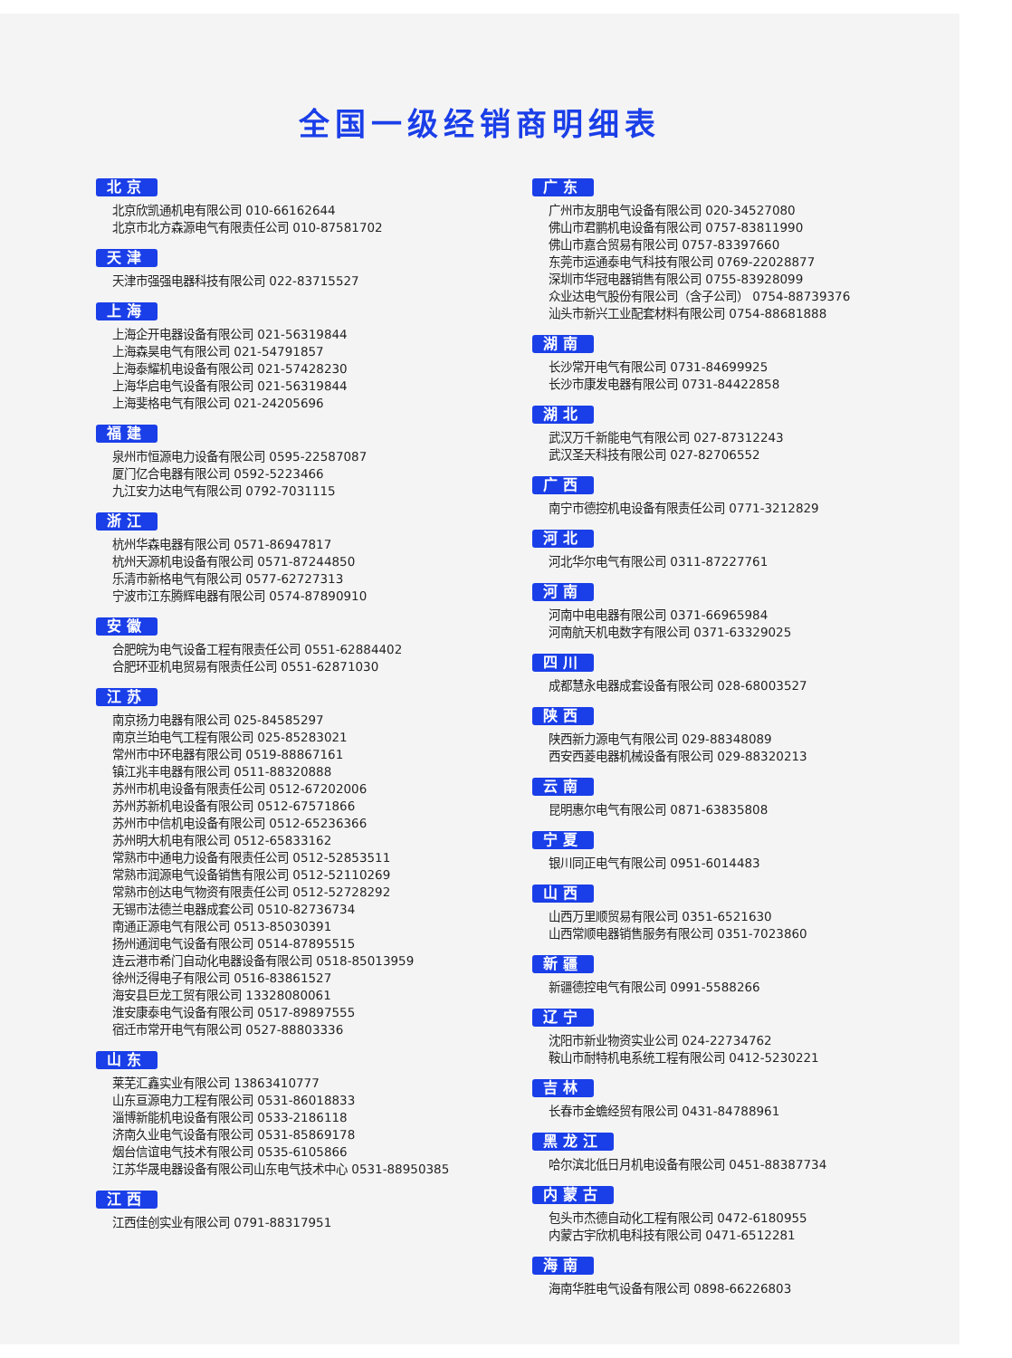全国一级经销商明细表
北京
北京欣凯通机电有限公司 010-66162644
北京市北方森源电气有限责任公司 010-87581702
天津
天津市强强电器科技有限公司 022-83715527
上海
上海企开电器设备有限公司 021-56319844
上海森昊电气有限公司 021-54791857
上海泰耀机电设备有限公司 021-57428230
上海华启电气设备有限公司 021-56319844
上海斐格电气有限公司 021-24205696
福建
泉州市恒源电力设备有限公司 0595-22587087
厦门亿合电器有限公司 0592-5223466
九江安力达电气有限公司 0792-7031115
浙江
杭州华森电器有限公司 0571-86947817
杭州天源机电设备有限公司 0571-87244850
乐清市新格电气有限公司 0577-62727313
宁波市江东腾辉电器有限公司 0574-87890910
安徽
合肥皖为电气设备工程有限责任公司 0551-62884402
合肥环亚机电贸易有限责任公司 0551-62871030
江苏
南京扬力电器有限公司 025-84585297
南京兰珀电气工程有限公司 025-85283021
常州市中环电器有限公司 0519-88867161
镇江兆丰电器有限公司 0511-88320888
苏州市机电设备有限责任公司 0512-67202006
苏州苏新机电设备有限公司 0512-67571866
苏州市中信机电设备有限公司 0512-65236366
苏州明大机电有限公司 0512-65833162
常熟市中通电力设备有限责任公司 0512-52853511
常熟市润源电气设备销售有限公司 0512-52110269
常熟市创达电气物资有限责任公司 0512-52728292
无锡市法德兰电器成套公司 0510-82736734
南通正源电气有限公司 0513-85030391
扬州通润电气设备有限公司 0514-87895515
连云港市希门自动化电器设备有限公司 0518-85013959
徐州泛得电子有限公司 0516-83861527
海安县巨龙工贸有限公司 13328080061
淮安康泰电气设备有限公司 0517-89897555
宿迁市常开电气有限公司 0527-88803336
山东
莱芜汇鑫实业有限公司 13863410777
山东亘源电力工程有限公司 0531-86018833
淄博新能机电设备有限公司 0533-2186118
济南久业电气设备有限公司 0531-85869178
烟台信谊电气技术有限公司 0535-6105866
江苏华晟电器设备有限公司山东电气技术中心 0531-88950385
江西
江西佳创实业有限公司 0791-88317951
广东
广州市友朋电气设备有限公司 020-34527080
佛山市君鹏机电设备有限公司 0757-83811990
佛山市嘉合贸易有限公司 0757-83397660
东莞市运通泰电气科技有限公司 0769-22028877
深圳市华冠电器销售有限公司 0755-83928099
众业达电气股份有限公司（含子公司） 0754-88739376
汕头市新兴工业配套材料有限公司 0754-88681888
湖南
长沙常开电气有限公司 0731-84699925
长沙市康发电器有限公司 0731-84422858
湖北
武汉万千新能电气有限公司 027-87312243
武汉圣天科技有限公司 027-82706552
广西
南宁市德控机电设备有限责任公司 0771-3212829
河北
河北华尔电气有限公司 0311-87227761
河南
河南中电电器有限公司 0371-66965984
河南航天机电数字有限公司 0371-63329025
四川
成都慧永电器成套设备有限公司 028-68003527
陕西
陕西新力源电气有限公司 029-88348089
西安西菱电器机械设备有限公司 029-88320213
云南
昆明惠尔电气有限公司 0871-63835808
宁夏
银川同正电气有限公司 0951-6014483
山西
山西万里顺贸易有限公司 0351-6521630
山西常顺电器销售服务有限公司 0351-7023860
新疆
新疆德控电气有限公司 0991-5588266
辽宁
沈阳市新业物资实业公司 024-22734762
鞍山市耐特机电系统工程有限公司 0412-5230221
吉林
长春市金蟾经贸有限公司 0431-84788961
黑龙江
哈尔滨北低日月机电设备有限公司 0451-88387734
内蒙古
包头市杰德自动化工程有限公司 0472-6180955
内蒙古宇欣机电科技有限公司 0471-6512281
海南
海南华胜电气设备有限公司 0898-66226803